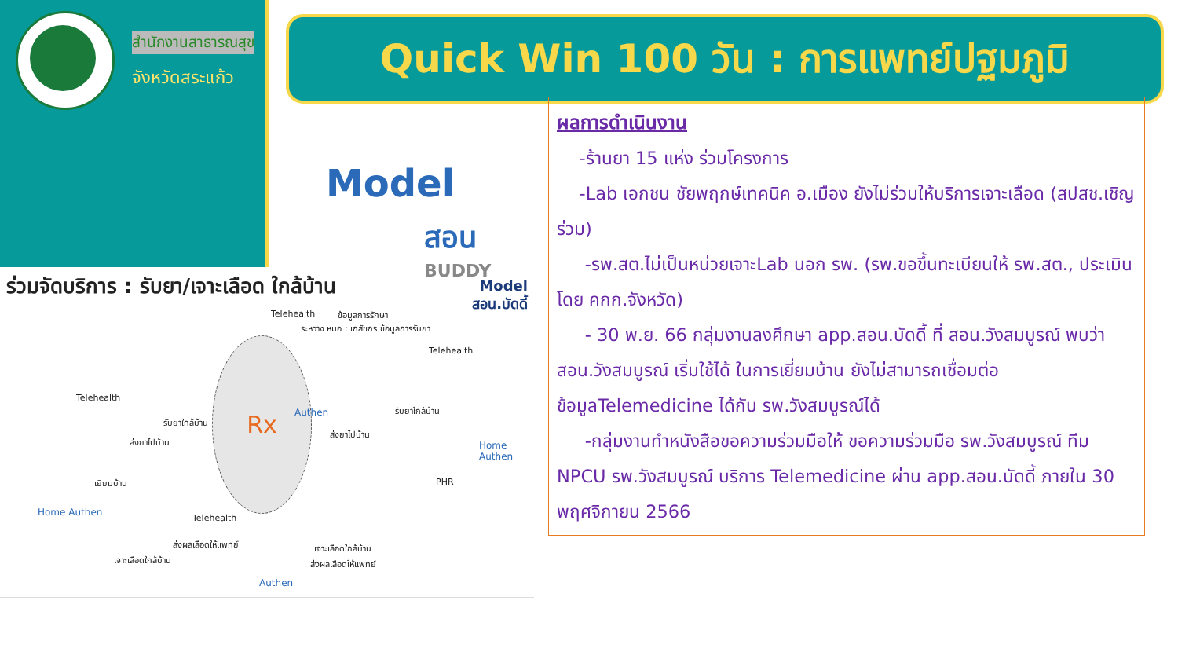สำนักงานสาธารณสุข
จังหวัดสระแก้ว
Quick Win 100 วัน : การแพทย์ปฐมภูมิ
Model
สอน
BUDDY
ผลการดำเนินงาน
-ร้านยา 15 แห่ง ร่วมโครงการ
-Lab เอกชน ชัยพฤกษ์เทคนิค อ.เมือง ยังไม่ร่วมให้บริการเจาะเลือด (สปสช.เชิญร่วม)
-รพ.สต.ไม่เป็นหน่วยเจาะLab นอก รพ. (รพ.ขอขึ้นทะเบียนให้ รพ.สต., ประเมิน โดย คกก.จังหวัด)
- 30 พ.ย. 66 กลุ่มงานลงศึกษา app.สอน.บัดดี้ ที่ สอน.วังสมบูรณ์ พบว่า สอน.วังสมบูรณ์ เริ่มใช้ได้ ในการเยี่ยมบ้าน ยังไม่สามารถเชื่อมต่อข้อมูลTelemedicine ได้กับ รพ.วังสมบูรณ์ได้
-กลุ่มงานทำหนังสือขอความร่วมมือให้ ขอความร่วมมือ รพ.วังสมบูรณ์ ทีม NPCU รพ.วังสมบูรณ์ บริการ Telemedicine ผ่าน app.สอน.บัดดี้ ภายใน 30 พฤศจิกายน 2566
ร่วมจัดบริการ : รับยา/เจาะเลือด ใกล้บ้าน
Model
สอน.บัดดี้
Rx
Telehealth ข้อมูลการรักษา
ระหว่าง หมอ : เภสัชกร ข้อมูลการรับยา
Telehealth
Telehealth
Authen
รับยาใกล้บ้าน
รับยาใกล้บ้าน
ส่งยาไปบ้าน
ส่งยาไปบ้าน
Home Authen
เยี่ยมบ้าน PHR
Home Authen
Telehealth
ส่งผลเลือดให้แพทย์ เจาะเลือดใกล้บ้าน
เจาะเลือดใกล้บ้าน ส่งผลเลือดให้แพทย์
Authen